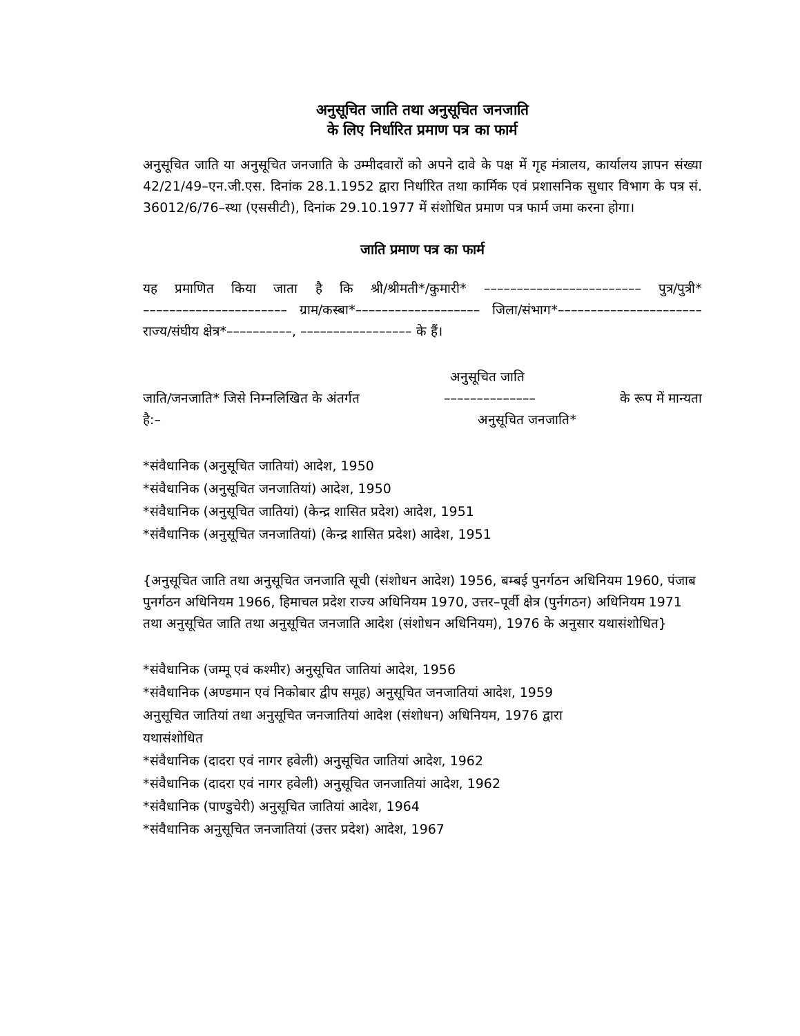अनुसूचित जाति तथा अनुसूचित जनजाति
के लिए निर्धारित प्रमाण पत्र का फार्म
अनुसूचित जाति या अनुसूचित जनजाति के उम्मीदवारों को अपने दावे के पक्ष में गृह मंत्रालय, कार्यालय ज्ञापन संख्या 42/21/49–एन.जी.एस. दिनांक 28.1.1952 द्वारा निर्धारित तथा कार्मिक एवं प्रशासनिक सुधार विभाग के पत्र सं. 36012/6/76–स्था (एससीटी), दिनांक 29.10.1977 में संशोधित प्रमाण पत्र फार्म जमा करना होगा।
जाति प्रमाण पत्र का फार्म
यह प्रमाणित किया जाता है कि श्री/श्रीमती*/कुमारी* –––––––––––––––––––––––– पुत्र/पुत्री* –––––––––––––––––––––– ग्राम/कस्बा*––––––––––––––––––– जिला/संभाग*––––––––––––––––––––––
राज्य/संघीय क्षेत्र*––––––––––, ––––––––––––––––– के हैं।
अनुसूचित जाति
जाति/जनजाति* जिसे निम्नलिखित के अंतर्गत –––––––––––––– के रूप में मान्यता
है:– अनुसूचित जनजाति*
*संवैधानिक (अनुसूचित जातियां) आदेश, 1950
*संवैधानिक (अनुसूचित जनजातियां) आदेश, 1950
*संवैधानिक (अनुसूचित जातियां) (केन्द्र शासित प्रदेश) आदेश, 1951
*संवैधानिक (अनुसूचित जनजातियां) (केन्द्र शासित प्रदेश) आदेश, 1951
{अनुसूचित जाति तथा अनुसूचित जनजाति सूची (संशोधन आदेश) 1956, बम्बई पुनर्गठन अधिनियम 1960, पंजाब पुनर्गठन अधिनियम 1966, हिमाचल प्रदेश राज्य अधिनियम 1970, उत्तर–पूर्वी क्षेत्र (पुर्नगठन) अधिनियम 1971 तथा अनुसूचित जाति तथा अनुसूचित जनजाति आदेश (संशोधन अधिनियम), 1976 के अनुसार यथासंशोधित}
*संवैधानिक (जम्मू एवं कश्मीर) अनुसूचित जातियां आदेश, 1956
*संवैधानिक (अण्डमान एवं निकोबार द्वीप समूह) अनुसूचित जनजातियां आदेश, 1959
अनुसूचित जातियां तथा अनुसूचित जनजातियां आदेश (संशोधन) अधिनियम, 1976 द्वारा
यथासंशोधित
*संवैधानिक (दादरा एवं नागर हवेली) अनुसूचित जातियां आदेश, 1962
*संवैधानिक (दादरा एवं नागर हवेली) अनुसूचित जनजातियां आदेश, 1962
*संवैधानिक (पाण्डुचेरी) अनुसूचित जातियां आदेश, 1964
*संवैधानिक अनुसूचित जनजातियां (उत्तर प्रदेश) आदेश, 1967